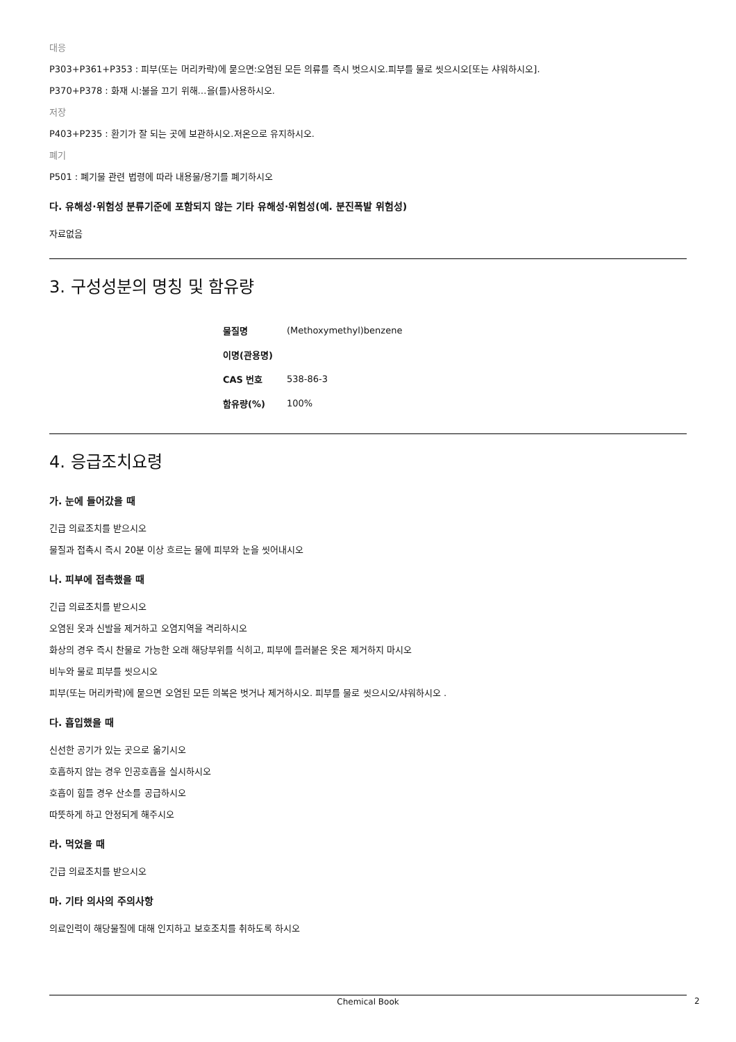대응
P303+P361+P353 : 피부(또는 머리카락)에 묻으면:오염된 모든 의류를 즉시 벗으시오.피부를 물로 씻으시오[또는 샤워하시오].
P370+P378 : 화재 시:불을 끄기 위해…을(를)사용하시오.
저장
P403+P235 : 환기가 잘 되는 곳에 보관하시오.저온으로 유지하시오.
폐기
P501 : 폐기물 관련 법령에 따라 내용물/용기를 폐기하시오
다. 유해성·위험성 분류기준에 포함되지 않는 기타 유해성·위험성(예. 분진폭발 위험성)
자료없음
3. 구성성분의 명칭 및 함유량
| 물질명 | (Methoxymethyl)benzene |
| 이명(관용명) | |
| CAS 번호 | 538-86-3 |
| 함유량(%) | 100% |
4. 응급조치요령
가. 눈에 들어갔을 때
긴급 의료조치를 받으시오
물질과 접촉시 즉시 20분 이상 흐르는 물에 피부와 눈을 씻어내시오
나. 피부에 접촉했을 때
긴급 의료조치를 받으시오
오염된 옷과 신발을 제거하고 오염지역을 격리하시오
화상의 경우 즉시 찬물로 가능한 오래 해당부위를 식히고, 피부에 들러붙은 옷은 제거하지 마시오
비누와 물로 피부를 씻으시오
피부(또는 머리카락)에 묻으면 오염된 모든 의복은 벗거나 제거하시오. 피부를 물로 씻으시오/샤워하시오 .
다. 흡입했을 때
신선한 공기가 있는 곳으로 옮기시오
호흡하지 않는 경우 인공호흡을 실시하시오
호흡이 힘들 경우 산소를 공급하시오
따뜻하게 하고 안정되게 해주시오
라. 먹었을 때
긴급 의료조치를 받으시오
마. 기타 의사의 주의사항
의료인력이 해당물질에 대해 인지하고 보호조치를 취하도록 하시오
Chemical Book 2